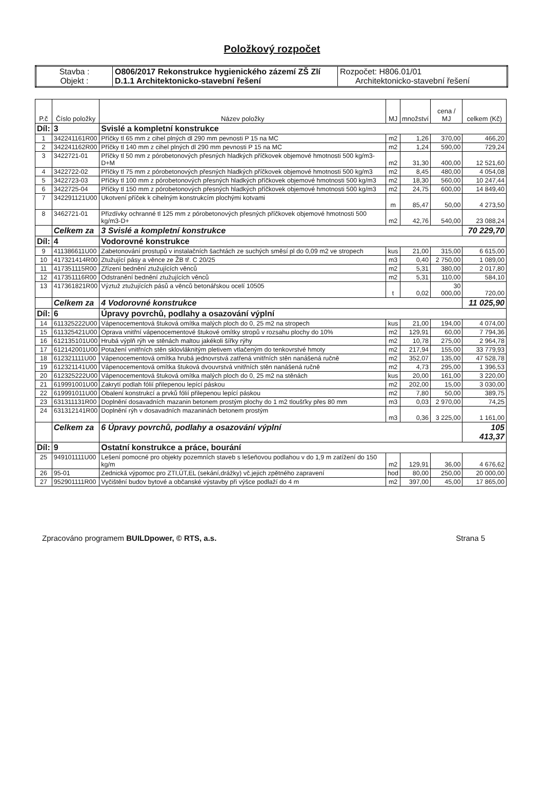Položkový rozpočet
| Stavba : Objekt : | O806/2017 Rekonstrukce hygienického zázemí ZŠ Zlí D.1.1 Architektonicko-stavební řešení | Rozpočet: H806.01/01 Architektonicko-stavební řešení |
| P.č | Číslo položky | Název položky | MJ | množství | cena / MJ | celkem (Kč) |
| --- | --- | --- | --- | --- | --- | --- |
| Díl: | 3 | Svislé a kompletní konstrukce | | | | |
| 1 | 342241161R00 | Příčky tl 65 mm z cihel plných dl 290 mm pevnosti P 15 na MC | m2 | 1,26 | 370,00 | 466,20 |
| 2 | 342241162R00 | Příčky tl 140 mm z cihel plných dl 290 mm pevnosti P 15 na MC | m2 | 1,24 | 590,00 | 729,24 |
| 3 | 3422721-01 | Příčky tl 50 mm z pórobetonových přesných hladkých příčkovek objemové hmotnosti 500 kg/m3-D+M | m2 | 31,30 | 400,00 | 12 521,60 |
| 4 | 3422722-02 | Příčky tl 75 mm z pórobetonových přesných hladkých příčkovek objemové hmotnosti 500 kg/m3 | m2 | 8,45 | 480,00 | 4 054,08 |
| 5 | 3422723-03 | Příčky tl 100 mm z pórobetonových přesných hladkých příčkovek objemové hmotnosti 500 kg/m3 | m2 | 18,30 | 560,00 | 10 247,44 |
| 6 | 3422725-04 | Příčky tl 150 mm z pórobetonových přesných hladkých příčkovek objemové hmotnosti 500 kg/m3 | m2 | 24,75 | 600,00 | 14 849,40 |
| 7 | 342291121U00 | Ukotvení příček k cihelným konstrukcím plochými kotvami | m | 85,47 | 50,00 | 4 273,50 |
| 8 | 3462721-01 | Přizdívky ochranné tl 125 mm z pórobetonových přesných příčkovek objemové hmotnosti 500 kg/m3-D+ | m2 | 42,76 | 540,00 | 23 088,24 |
| | Celkem za | 3 Svislé a kompletní konstrukce | | | | 70 229,70 |
| Díl: | 4 | Vodorovné konstrukce | | | | |
| 9 | 411386611U00 | Zabetonování prostupů v instalačních šachtách ze suchých směsí pl do 0,09 m2 ve stropech | kus | 21,00 | 315,00 | 6 615,00 |
| 10 | 417321414R00 | Ztužující pásy a věnce ze ŽB tř. C 20/25 | m3 | 0,40 | 2 750,00 | 1 089,00 |
| 11 | 417351115R00 | Zřízení bednění ztužujících věnců | m2 | 5,31 | 380,00 | 2 017,80 |
| 12 | 417351116R00 | Odstranění bednění ztužujících věnců | m2 | 5,31 | 110,00 | 584,10 |
| 13 | 417361821R00 | Výztuž ztužujících pásů a věnců betonářskou ocelí 10505 | t | 0,02 | 30 000,00 | 720,00 |
| | Celkem za | 4 Vodorovné konstrukce | | | | 11 025,90 |
| Díl: | 6 | Úpravy povrchů, podlahy a osazování výplní | | | | |
| 14 | 611325222U00 | Vápenocementová štuková omítka malých ploch do 0, 25 m2 na stropech | kus | 21,00 | 194,00 | 4 074,00 |
| 15 | 611325421U00 | Oprava vnitřní vápenocementové štukové omítky stropů v rozsahu plochy do 10% | m2 | 129,91 | 60,00 | 7 794,36 |
| 16 | 612135101U00 | Hrubá výplň rýh ve stěnách maltou jakékoli šířky rýhy | m2 | 10,78 | 275,00 | 2 964,78 |
| 17 | 612142001U00 | Potažení vnitřních stěn sklovláknitým pletivem vtlačeným do tenkovrstvé hmoty | m2 | 217,94 | 155,00 | 33 779,93 |
| 18 | 612321111U00 | Vápenocementová omítka hrubá jednovrstvá zatřená vnitřních stěn nanášená ručně | m2 | 352,07 | 135,00 | 47 528,78 |
| 19 | 612321141U00 | Vápenocementová omítka štuková dvouvrstvá vnitřních stěn nanášená ručně | m2 | 4,73 | 295,00 | 1 396,53 |
| 20 | 612325222U00 | Vápenocementová štuková omítka malých ploch do 0, 25 m2 na stěnách | kus | 20,00 | 161,00 | 3 220,00 |
| 21 | 619991001U00 | Zakrytí podlah fólií přilepenou lepící páskou | m2 | 202,00 | 15,00 | 3 030,00 |
| 22 | 619991011U00 | Obalení konstrukcí a prvků fólií přilepenou lepící páskou | m2 | 7,80 | 50,00 | 389,75 |
| 23 | 631311131R00 | Doplnění dosavadních mazanin betonem prostým plochy do 1 m2 tloušťky přes 80 mm | m3 | 0,03 | 2 970,00 | 74,25 |
| 24 | 631312141R00 | Doplnění rýh v dosavadních mazaninách betonem prostým | m3 | 0,36 | 3 225,00 | 1 161,00 |
| | Celkem za | 6 Úpravy povrchů, podlahy a osazování výplní | | | | 105 413,37 |
| Díl: | 9 | Ostatní konstrukce a práce, bourání | | | | |
| 25 | 949101111U00 | Lešení pomocné pro objekty pozemních staveb s lešeňovou podlahou v do 1,9 m zatížení do 150 kg/m | m2 | 129,91 | 36,00 | 4 676,62 |
| 26 | 95-01 | Zednická výpomoc pro ZTI,ÚT,EL (sekání,drážky) vč.jejich zpětného zapravení | hod | 80,00 | 250,00 | 20 000,00 |
| 27 | 952901111R00 | Vyčištění budov bytové a občanské výstavby při výšce podlaží do 4 m | m2 | 397,00 | 45,00 | 17 865,00 |
Zpracováno programem BUILDpower, © RTS, a.s. Strana 5